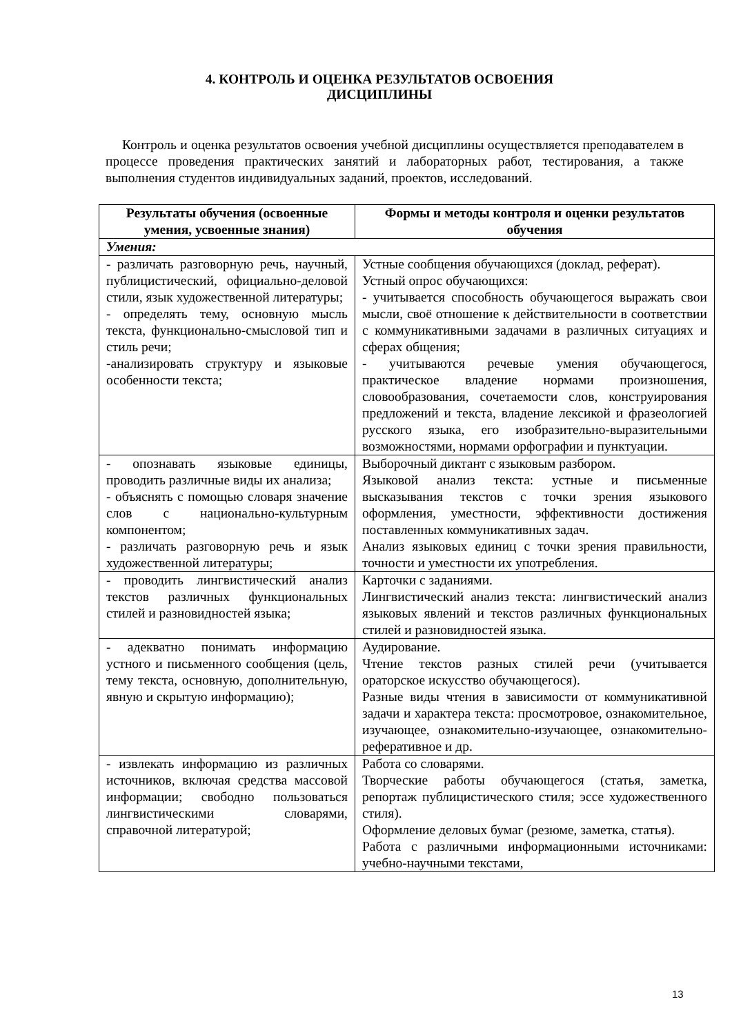4. КОНТРОЛЬ И ОЦЕНКА РЕЗУЛЬТАТОВ ОСВОЕНИЯ
ДИСЦИПЛИНЫ
Контроль и оценка результатов освоения учебной дисциплины осуществляется преподавателем в процессе проведения практических занятий и лабораторных работ, тестирования, а также выполнения студентов индивидуальных заданий, проектов, исследований.
| Результаты обучения (освоенные умения, усвоенные знания) | Формы и методы контроля и оценки результатов обучения |
| --- | --- |
| Умения: | |
| - различать разговорную речь, научный, публицистический, официально-деловой стили, язык художественной литературы; - определять тему, основную мысль текста, функционально-смысловой тип и стиль речи; -анализировать структуру и языковые особенности текста; | Устные сообщения обучающихся (доклад, реферат). Устный опрос обучающихся: - учитывается способность обучающегося выражать свои мысли, своё отношение к действительности в соответствии с коммуникативными задачами в различных ситуациях и сферах общения; - учитываются речевые умения обучающегося, практическое владение нормами произношения, словообразования, сочетаемости слов, конструирования предложений и текста, владение лексикой и фразеологией русского языка, его изобразительно-выразительными возможностями, нормами орфографии и пунктуации. |
| - опознавать языковые единицы, проводить различные виды их анализа; - объяснять с помощью словаря значение слов с национально-культурным компонентом; - различать разговорную речь и язык художественной литературы; | Выборочный диктант с языковым разбором. Языковой анализ текста: устные и письменные высказывания текстов с точки зрения языкового оформления, уместности, эффективности достижения поставленных коммуникативных задач. Анализ языковых единиц с точки зрения правильности, точности и уместности их употребления. |
| - проводить лингвистический анализ текстов различных функциональных стилей и разновидностей языка; | Карточки с заданиями. Лингвистический анализ текста: лингвистический анализ языковых явлений и текстов различных функциональных стилей и разновидностей языка. |
| - адекватно понимать информацию устного и письменного сообщения (цель, тему текста, основную, дополнительную, явную и скрытую информацию); | Аудирование. Чтение текстов разных стилей речи (учитывается ораторское искусство обучающегося). Разные виды чтения в зависимости от коммуникативной задачи и характера текста: просмотровое, ознакомительное, изучающее, ознакомительно-изучающее, ознакомительно-реферативное и др. |
| - извлекать информацию из различных источников, включая средства массовой информации; свободно пользоваться лингвистическими словарями, справочной литературой; | Работа со словарями. Творческие работы обучающегося (статья, заметка, репортаж публицистического стиля; эссе художественного стиля). Оформление деловых бумаг (резюме, заметка, статья). Работа с различными информационными источниками: учебно-научными текстами, |
13